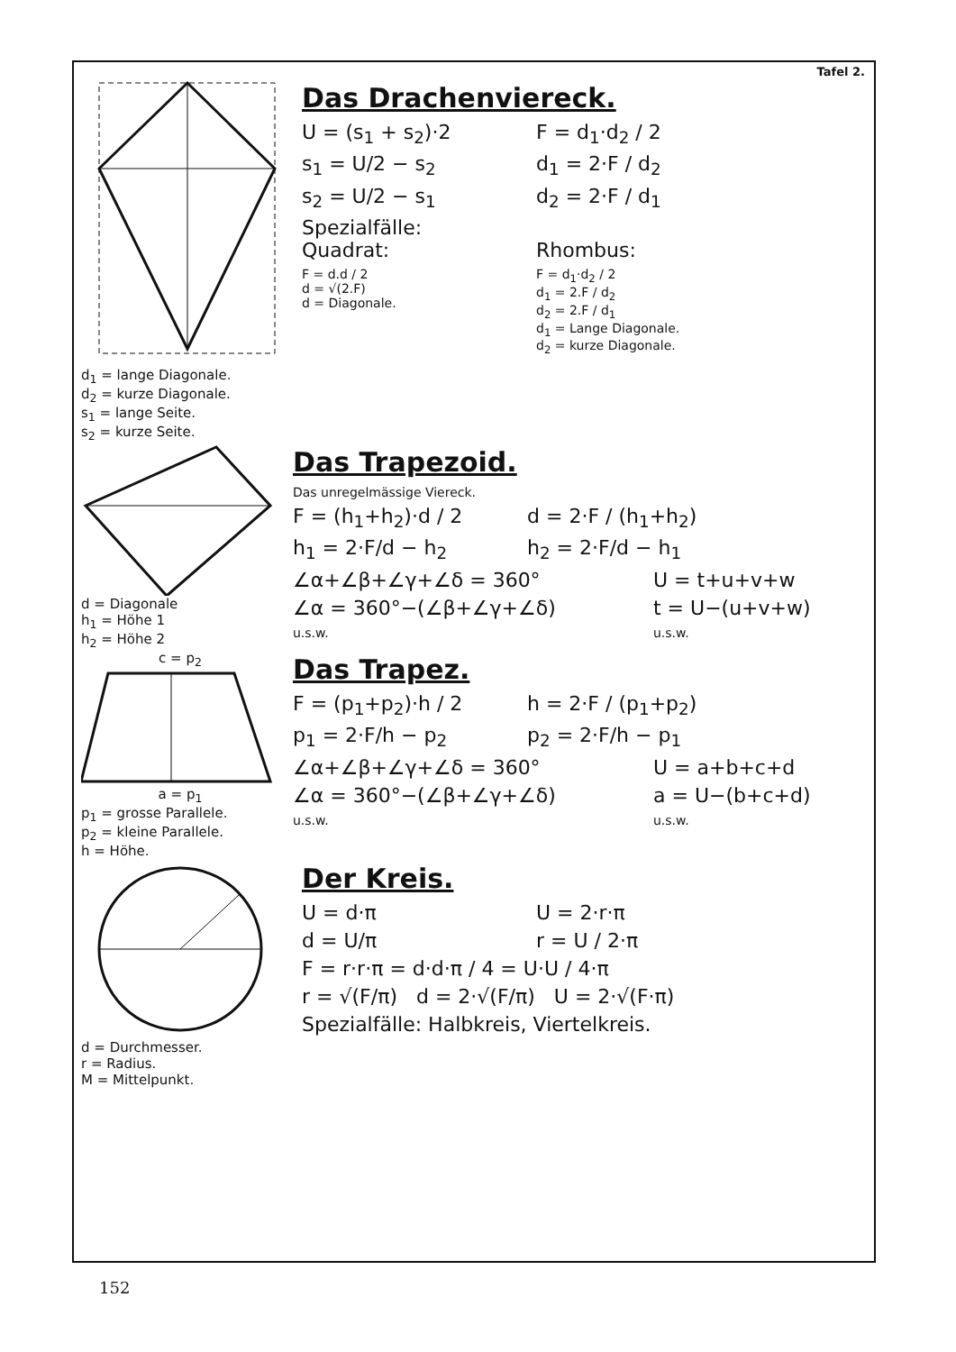Tafel 2.
d<sub>1</sub> = lange Diagonale.
d<sub>2</sub> = kurze Diagonale.
s<sub>1</sub> = lange Seite.
s<sub>2</sub> = kurze Seite.
Das Drachenviereck.
U = (s<sub>1</sub> + s<sub>2</sub>)·2 F = d<sub>1</sub>·d<sub>2</sub> / 2
s<sub>1</sub> = U/2 − s<sub>2</sub> d<sub>1</sub> = 2·F / d<sub>2</sub>
s<sub>2</sub> = U/2 − s<sub>1</sub> d<sub>2</sub> = 2·F / d<sub>1</sub>
Spezialfälle:
Quadrat:
Rhombus:
F = d.d / 2
d = √(2.F)
d = Diagonale.
F = d<sub>1</sub>·d<sub>2</sub> / 2
d<sub>1</sub> = 2.F / d<sub>2</sub>
d<sub>2</sub> = 2.F / d<sub>1</sub>
d<sub>1</sub> = Lange Diagonale.
d<sub>2</sub> = kurze Diagonale.
d = Diagonale
h<sub>1</sub> = Höhe 1
h<sub>2</sub> = Höhe 2
Das Trapezoid.
Das unregelmässige Viereck.
F = (h<sub>1</sub>+h<sub>2</sub>)·d / 2 d = 2·F / (h<sub>1</sub>+h<sub>2</sub>)
h<sub>1</sub> = 2·F/d − h<sub>2</sub> h<sub>2</sub> = 2·F/d − h<sub>1</sub>
∠α+∠β+∠γ+∠δ = 360° U = t+u+v+w
∠α = 360°−(∠β+∠γ+∠δ)
u.s.w.
t = U−(u+v+w)
u.s.w.
c = p<sub>2</sub>
a = p<sub>1</sub>
p<sub>1</sub> = grosse Parallele.
p<sub>2</sub> = kleine Parallele.
h = Höhe.
Das Trapez.
F = (p<sub>1</sub>+p<sub>2</sub>)·h / 2 h = 2·F / (p<sub>1</sub>+p<sub>2</sub>)
p<sub>1</sub> = 2·F/h − p<sub>2</sub> p<sub>2</sub> = 2·F/h − p<sub>1</sub>
∠α+∠β+∠γ+∠δ = 360° U = a+b+c+d
∠α = 360°−(∠β+∠γ+∠δ)
u.s.w.
a = U−(b+c+d)
u.s.w.
d = Durchmesser.
r = Radius.
M = Mittelpunkt.
Der Kreis.
U = d·π U = 2·r·π
d = U/π r = U / 2·π
F = r·r·π = d·d·π / 4 = U·U / 4·π
r = √(F/π) d = 2·√(F/π) U = 2·√(F·π)
Spezialfälle: Halbkreis, Viertelkreis.
152